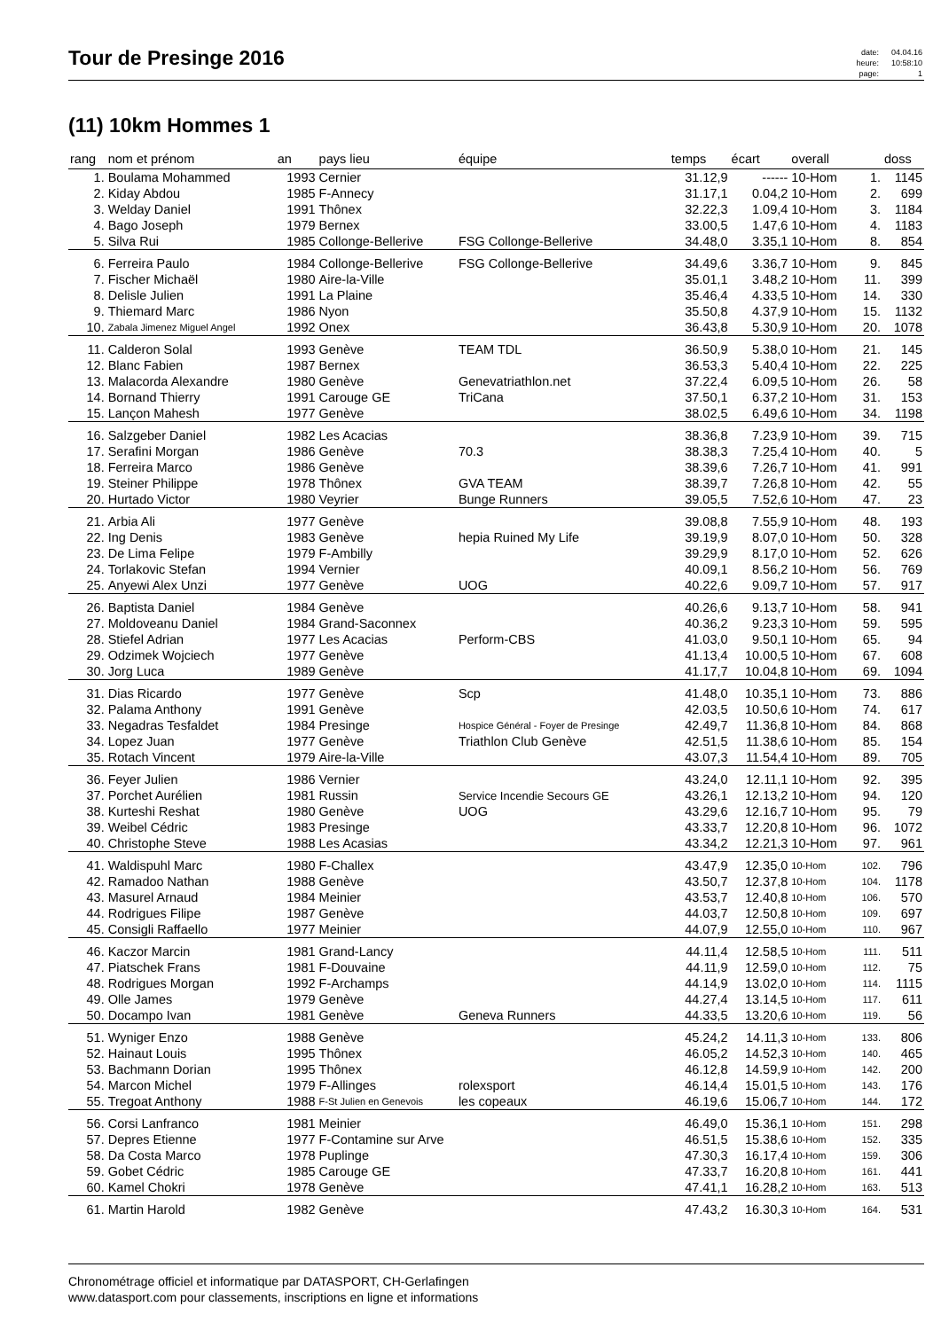Tour de Presinge 2016
| date: | 04.04.16 |
| heure: | 10:58:10 |
| page: | 1 |
(11) 10km Hommes 1
| rang | nom et prénom | an | pays lieu | équipe | temps | écart | overall | | doss |
| --- | --- | --- | --- | --- | --- | --- | --- | --- | --- |
| 1. | Boulama Mohammed | 1993 | Cernier | | 31.12,9 | ------ | 10-Hom | 1. | 1145 |
| 2. | Kiday Abdou | 1985 | F-Annecy | | 31.17,1 | 0.04,2 | 10-Hom | 2. | 699 |
| 3. | Welday Daniel | 1991 | Thônex | | 32.22,3 | 1.09,4 | 10-Hom | 3. | 1184 |
| 4. | Bago Joseph | 1979 | Bernex | | 33.00,5 | 1.47,6 | 10-Hom | 4. | 1183 |
| 5. | Silva Rui | 1985 | Collonge-Bellerive | FSG Collonge-Bellerive | 34.48,0 | 3.35,1 | 10-Hom | 8. | 854 |
| 6. | Ferreira Paulo | 1984 | Collonge-Bellerive | FSG Collonge-Bellerive | 34.49,6 | 3.36,7 | 10-Hom | 9. | 845 |
| 7. | Fischer Michaël | 1980 | Aire-la-Ville | | 35.01,1 | 3.48,2 | 10-Hom | 11. | 399 |
| 8. | Delisle Julien | 1991 | La Plaine | | 35.46,4 | 4.33,5 | 10-Hom | 14. | 330 |
| 9. | Thiemard Marc | 1986 | Nyon | | 35.50,8 | 4.37,9 | 10-Hom | 15. | 1132 |
| 10. | Zabala Jimenez Miguel Angel | 1992 | Onex | | 36.43,8 | 5.30,9 | 10-Hom | 20. | 1078 |
| 11. | Calderon Solal | 1993 | Genève | TEAM TDL | 36.50,9 | 5.38,0 | 10-Hom | 21. | 145 |
| 12. | Blanc Fabien | 1987 | Bernex | | 36.53,3 | 5.40,4 | 10-Hom | 22. | 225 |
| 13. | Malacorda Alexandre | 1980 | Genève | Genevatriathlon.net | 37.22,4 | 6.09,5 | 10-Hom | 26. | 58 |
| 14. | Bornand Thierry | 1991 | Carouge GE | TriCana | 37.50,1 | 6.37,2 | 10-Hom | 31. | 153 |
| 15. | Lançon Mahesh | 1977 | Genève | | 38.02,5 | 6.49,6 | 10-Hom | 34. | 1198 |
| 16. | Salzgeber Daniel | 1982 | Les Acacias | | 38.36,8 | 7.23,9 | 10-Hom | 39. | 715 |
| 17. | Serafini Morgan | 1986 | Genève | 70.3 | 38.38,3 | 7.25,4 | 10-Hom | 40. | 5 |
| 18. | Ferreira Marco | 1986 | Genève | | 38.39,6 | 7.26,7 | 10-Hom | 41. | 991 |
| 19. | Steiner Philippe | 1978 | Thônex | GVA TEAM | 38.39,7 | 7.26,8 | 10-Hom | 42. | 55 |
| 20. | Hurtado Victor | 1980 | Veyrier | Bunge Runners | 39.05,5 | 7.52,6 | 10-Hom | 47. | 23 |
| 21. | Arbia Ali | 1977 | Genève | | 39.08,8 | 7.55,9 | 10-Hom | 48. | 193 |
| 22. | Ing Denis | 1983 | Genève | hepia Ruined My Life | 39.19,9 | 8.07,0 | 10-Hom | 50. | 328 |
| 23. | De Lima Felipe | 1979 | F-Ambilly | | 39.29,9 | 8.17,0 | 10-Hom | 52. | 626 |
| 24. | Torlakovic Stefan | 1994 | Vernier | | 40.09,1 | 8.56,2 | 10-Hom | 56. | 769 |
| 25. | Anyewi Alex Unzi | 1977 | Genève | UOG | 40.22,6 | 9.09,7 | 10-Hom | 57. | 917 |
| 26. | Baptista Daniel | 1984 | Genève | | 40.26,6 | 9.13,7 | 10-Hom | 58. | 941 |
| 27. | Moldoveanu Daniel | 1984 | Grand-Saconnex | | 40.36,2 | 9.23,3 | 10-Hom | 59. | 595 |
| 28. | Stiefel Adrian | 1977 | Les Acacias | Perform-CBS | 41.03,0 | 9.50,1 | 10-Hom | 65. | 94 |
| 29. | Odzimek Wojciech | 1977 | Genève | | 41.13,4 | 10.00,5 | 10-Hom | 67. | 608 |
| 30. | Jorg Luca | 1989 | Genève | | 41.17,7 | 10.04,8 | 10-Hom | 69. | 1094 |
| 31. | Dias Ricardo | 1977 | Genève | Scp | 41.48,0 | 10.35,1 | 10-Hom | 73. | 886 |
| 32. | Palama Anthony | 1991 | Genève | | 42.03,5 | 10.50,6 | 10-Hom | 74. | 617 |
| 33. | Negadras Tesfaldet | 1984 | Presinge | Hospice Général - Foyer de Presinge | 42.49,7 | 11.36,8 | 10-Hom | 84. | 868 |
| 34. | Lopez Juan | 1977 | Genève | Triathlon Club Genève | 42.51,5 | 11.38,6 | 10-Hom | 85. | 154 |
| 35. | Rotach Vincent | 1979 | Aire-la-Ville | | 43.07,3 | 11.54,4 | 10-Hom | 89. | 705 |
| 36. | Feyer Julien | 1986 | Vernier | | 43.24,0 | 12.11,1 | 10-Hom | 92. | 395 |
| 37. | Porchet Aurélien | 1981 | Russin | Service Incendie Secours GE | 43.26,1 | 12.13,2 | 10-Hom | 94. | 120 |
| 38. | Kurteshi Reshat | 1980 | Genève | UOG | 43.29,6 | 12.16,7 | 10-Hom | 95. | 79 |
| 39. | Weibel Cédric | 1983 | Presinge | | 43.33,7 | 12.20,8 | 10-Hom | 96. | 1072 |
| 40. | Christophe Steve | 1988 | Les Acasias | | 43.34,2 | 12.21,3 | 10-Hom | 97. | 961 |
| 41. | Waldispuhl Marc | 1980 | F-Challex | | 43.47,9 | 12.35,0 | 10-Hom | 102. | 796 |
| 42. | Ramadoo Nathan | 1988 | Genève | | 43.50,7 | 12.37,8 | 10-Hom | 104. | 1178 |
| 43. | Masurel Arnaud | 1984 | Meinier | | 43.53,7 | 12.40,8 | 10-Hom | 106. | 570 |
| 44. | Rodrigues Filipe | 1987 | Genève | | 44.03,7 | 12.50,8 | 10-Hom | 109. | 697 |
| 45. | Consigli Raffaello | 1977 | Meinier | | 44.07,9 | 12.55,0 | 10-Hom | 110. | 967 |
| 46. | Kaczor Marcin | 1981 | Grand-Lancy | | 44.11,4 | 12.58,5 | 10-Hom | 111. | 511 |
| 47. | Piatschek Frans | 1981 | F-Douvaine | | 44.11,9 | 12.59,0 | 10-Hom | 112. | 75 |
| 48. | Rodrigues Morgan | 1992 | F-Archamps | | 44.14,9 | 13.02,0 | 10-Hom | 114. | 1115 |
| 49. | Olle James | 1979 | Genève | | 44.27,4 | 13.14,5 | 10-Hom | 117. | 611 |
| 50. | Docampo Ivan | 1981 | Genève | Geneva Runners | 44.33,5 | 13.20,6 | 10-Hom | 119. | 56 |
| 51. | Wyniger Enzo | 1988 | Genève | | 45.24,2 | 14.11,3 | 10-Hom | 133. | 806 |
| 52. | Hainaut Louis | 1995 | Thônex | | 46.05,2 | 14.52,3 | 10-Hom | 140. | 465 |
| 53. | Bachmann Dorian | 1995 | Thônex | | 46.12,8 | 14.59,9 | 10-Hom | 142. | 200 |
| 54. | Marcon Michel | 1979 | F-Allinges | rolexsport | 46.14,4 | 15.01,5 | 10-Hom | 143. | 176 |
| 55. | Tregoat Anthony | 1988 | F-St Julien en Genevois | les copeaux | 46.19,6 | 15.06,7 | 10-Hom | 144. | 172 |
| 56. | Corsi Lanfranco | 1981 | Meinier | | 46.49,0 | 15.36,1 | 10-Hom | 151. | 298 |
| 57. | Depres Etienne | 1977 | F-Contamine sur Arve | | 46.51,5 | 15.38,6 | 10-Hom | 152. | 335 |
| 58. | Da Costa Marco | 1978 | Puplinge | | 47.30,3 | 16.17,4 | 10-Hom | 159. | 306 |
| 59. | Gobet Cédric | 1985 | Carouge GE | | 47.33,7 | 16.20,8 | 10-Hom | 161. | 441 |
| 60. | Kamel Chokri | 1978 | Genève | | 47.41,1 | 16.28,2 | 10-Hom | 163. | 513 |
| 61. | Martin Harold | 1982 | Genève | | 47.43,2 | 16.30,3 | 10-Hom | 164. | 531 |
Chronométrage officiel et informatique par DATASPORT, CH-Gerlafingen
www.datasport.com pour classements, inscriptions en ligne et informations